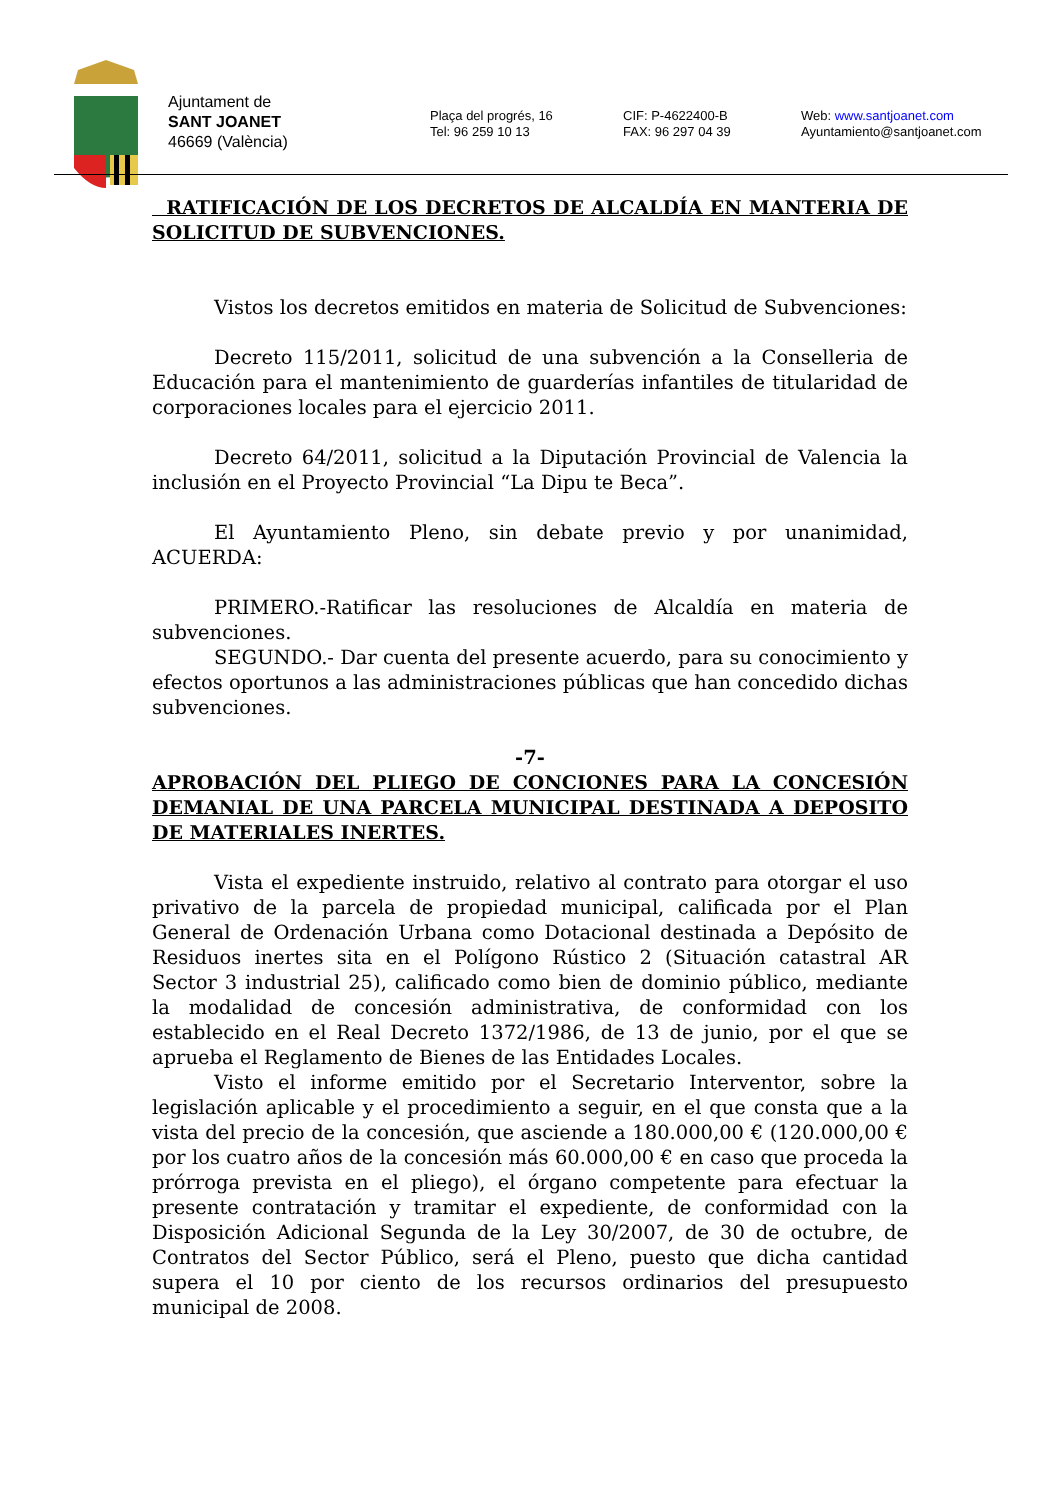Ajuntament de
SANT JOANET
46669 (València)
Plaça del progrés, 16
Tel: 96 259 10 13
CIF: P-4622400-B
FAX: 96 297 04 39
Web: www.santjoanet.com
Ayuntamiento@santjoanet.com
RATIFICACIÓN DE LOS DECRETOS DE ALCALDÍA EN MANTERIA DE SOLICITUD DE SUBVENCIONES.
Vistos los decretos emitidos en materia de Solicitud de Subvenciones:
Decreto 115/2011, solicitud de una subvención a la Conselleria de Educación para el mantenimiento de guarderías infantiles de titularidad de corporaciones locales para el ejercicio 2011.
Decreto 64/2011, solicitud a la Diputación Provincial de Valencia la inclusión en el Proyecto Provincial “La Dipu te Beca”.
El Ayuntamiento Pleno, sin debate previo y por unanimidad, ACUERDA:
PRIMERO.-Ratificar las resoluciones de Alcaldía en materia de subvenciones.
SEGUNDO.- Dar cuenta del presente acuerdo, para su conocimiento y efectos oportunos a las administraciones públicas que han concedido dichas subvenciones.
-7-
APROBACIÓN DEL PLIEGO DE CONCIONES PARA LA CONCESIÓN DEMANIAL DE UNA PARCELA MUNICIPAL DESTINADA A DEPOSITO DE MATERIALES INERTES.
Vista el expediente instruido, relativo al contrato para otorgar el uso privativo de la parcela de propiedad municipal, calificada por el Plan General de Ordenación Urbana como Dotacional destinada a Depósito de Residuos inertes sita en el Polígono Rústico 2 (Situación catastral AR Sector 3 industrial 25), calificado como bien de dominio público, mediante la modalidad de concesión administrativa, de conformidad con los establecido en el Real Decreto 1372/1986, de 13 de junio, por el que se aprueba el Reglamento de Bienes de las Entidades Locales.
Visto el informe emitido por el Secretario Interventor, sobre la legislación aplicable y el procedimiento a seguir, en el que consta que a la vista del precio de la concesión, que asciende a 180.000,00 € (120.000,00 € por los cuatro años de la concesión más 60.000,00 € en caso que proceda la prórroga prevista en el pliego), el órgano competente para efectuar la presente contratación y tramitar el expediente, de conformidad con la Disposición Adicional Segunda de la Ley 30/2007, de 30 de octubre, de Contratos del Sector Público, será el Pleno, puesto que dicha cantidad supera el 10 por ciento de los recursos ordinarios del presupuesto municipal de 2008.